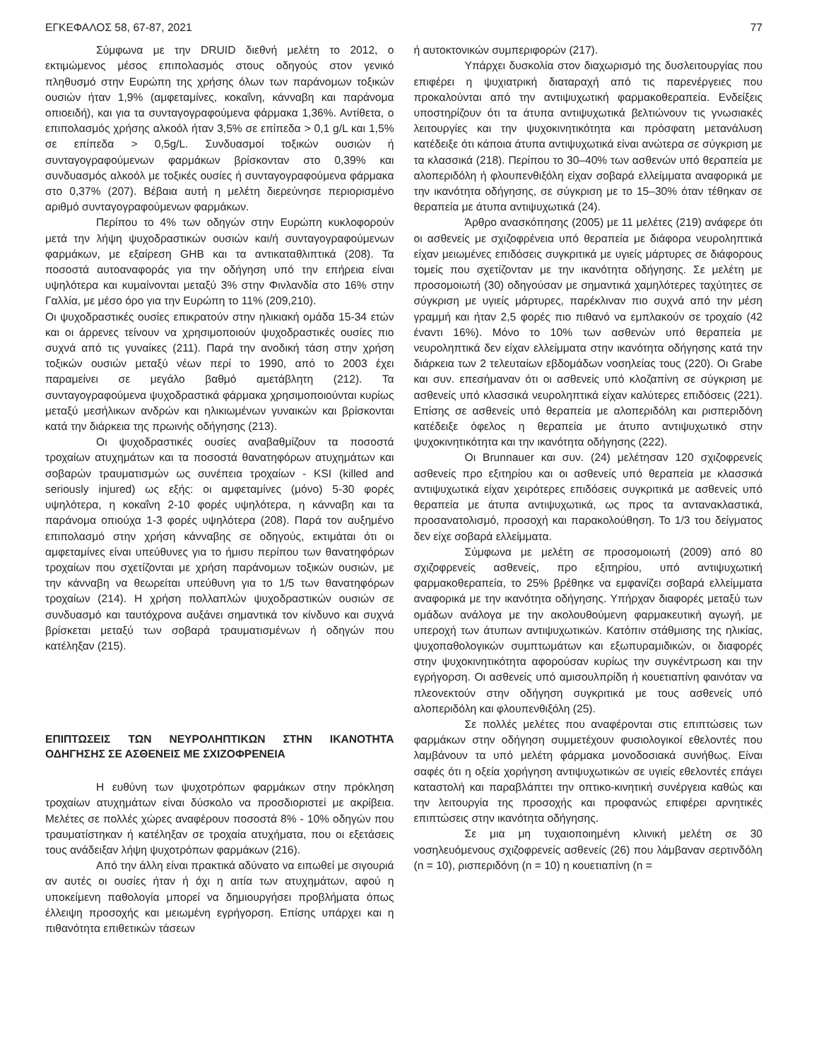ΕΓΚΕΦΑΛΟΣ 58, 67-87, 2021 77
Σύμφωνα με την DRUID διεθνή μελέτη το 2012, ο εκτιμώμενος μέσος επιπολασμός στους οδηγούς στον γενικό πληθυσμό στην Ευρώπη της χρήσης όλων των παράνομων τοξικών ουσιών ήταν 1,9% (αμφεταμίνες, κοκαΐνη, κάνναβη και παράνομα οπιοειδή), και για τα συνταγογραφούμενα φάρμακα 1,36%. Αντίθετα, ο επιπολασμός χρήσης αλκοόλ ήταν 3,5% σε επίπεδα > 0,1 g/L και 1,5% σε επίπεδα > 0,5g/L. Συνδυασμοί τοξικών ουσιών ή συνταγογραφούμενων φαρμάκων βρίσκονταν στο 0,39% και συνδυασμός αλκοόλ με τοξικές ουσίες ή συνταγογραφούμενα φάρμακα στο 0,37% (207). Βέβαια αυτή η μελέτη διερεύνησε περιορισμένο αριθμό συνταγογραφούμενων φαρμάκων.
Περίπου το 4% των οδηγών στην Ευρώπη κυκλοφορούν μετά την λήψη ψυχοδραστικών ουσιών και/ή συνταγογραφούμενων φαρμάκων, με εξαίρεση GHB και τα αντικαταθλιπτικά (208). Τα ποσοστά αυτοαναφοράς για την οδήγηση υπό την επήρεια είναι υψηλότερα και κυμαίνονται μεταξύ 3% στην Φινλανδία στο 16% στην Γαλλία, με μέσο όρο για την Ευρώπη το 11% (209,210).
Οι ψυχοδραστικές ουσίες επικρατούν στην ηλικιακή ομάδα 15-34 ετών και οι άρρενες τείνουν να χρησιμοποιούν ψυχοδραστικές ουσίες πιο συχνά από τις γυναίκες (211). Παρά την ανοδική τάση στην χρήση τοξικών ουσιών μεταξύ νέων περί το 1990, από το 2003 έχει παραμείνει σε μεγάλο βαθμό αμετάβλητη (212). Τα συνταγογραφούμενα ψυχοδραστικά φάρμακα χρησιμοποιούνται κυρίως μεταξύ μεσήλικων ανδρών και ηλικιωμένων γυναικών και βρίσκονται κατά την διάρκεια της πρωινής οδήγησης (213).
Οι ψυχοδραστικές ουσίες αναβαθμίζουν τα ποσοστά τροχαίων ατυχημάτων και τα ποσοστά θανατηφόρων ατυχημάτων και σοβαρών τραυματισμών ως συνέπεια τροχαίων - KSI (killed and seriously injured) ως εξής: οι αμφεταμίνες (μόνο) 5-30 φορές υψηλότερα, η κοκαΐνη 2-10 φορές υψηλότερα, η κάνναβη και τα παράνομα οπιούχα 1-3 φορές υψηλότερα (208). Παρά τον αυξημένο επιπολασμό στην χρήση κάνναβης σε οδηγούς, εκτιμάται ότι οι αμφεταμίνες είναι υπεύθυνες για το ήμισυ περίπου των θανατηφόρων τροχαίων που σχετίζονται με χρήση παράνομων τοξικών ουσιών, με την κάνναβη να θεωρείται υπεύθυνη για το 1/5 των θανατηφόρων τροχαίων (214). Η χρήση πολλαπλών ψυχοδραστικών ουσιών σε συνδυασμό και ταυτόχρονα αυξάνει σημαντικά τον κίνδυνο και συχνά βρίσκεται μεταξύ των σοβαρά τραυματισμένων ή οδηγών που κατέληξαν (215).
ΕΠΙΠΤΩΣΕΙΣ ΤΩΝ ΝΕΥΡΟΛΗΠΤΙΚΩΝ ΣΤΗΝ ΙΚΑΝΟΤΗΤΑ ΟΔΗΓΗΣΗΣ ΣΕ ΑΣΘΕΝΕΙΣ ΜΕ ΣΧΙΖΟΦΡΕΝΕΙΑ
Η ευθύνη των ψυχοτρόπων φαρμάκων στην πρόκληση τροχαίων ατυχημάτων είναι δύσκολο να προσδιοριστεί με ακρίβεια. Μελέτες σε πολλές χώρες αναφέρουν ποσοστά 8% - 10% οδηγών που τραυματίστηκαν ή κατέληξαν σε τροχαία ατυχήματα, που οι εξετάσεις τους ανάδειξαν λήψη ψυχοτρόπων φαρμάκων (216).
Από την άλλη είναι πρακτικά αδύνατο να ειπωθεί με σιγουριά αν αυτές οι ουσίες ήταν ή όχι η αιτία των ατυχημάτων, αφού η υποκείμενη παθολογία μπορεί να δημιουργήσει προβλήματα όπως έλλειψη προσοχής και μειωμένη εγρήγορση. Επίσης υπάρχει και η πιθανότητα επιθετικών τάσεων
ή αυτοκτονικών συμπεριφορών (217).
Υπάρχει δυσκολία στον διαχωρισμό της δυσλειτουργίας που επιφέρει η ψυχιατρική διαταραχή από τις παρενέργειες που προκαλούνται από την αντιψυχωτική φαρμακοθεραπεία. Ενδείξεις υποστηρίζουν ότι τα άτυπα αντιψυχωτικά βελτιώνουν τις γνωσιακές λειτουργίες και την ψυχοκινητικότητα και πρόσφατη μετανάλυση κατέδειξε ότι κάποια άτυπα αντιψυχωτικά είναι ανώτερα σε σύγκριση με τα κλασσικά (218). Περίπου το 30–40% των ασθενών υπό θεραπεία με αλοπεριδόλη ή φλουπενθιξόλη είχαν σοβαρά ελλείμματα αναφορικά με την ικανότητα οδήγησης, σε σύγκριση με το 15–30% όταν τέθηκαν σε θεραπεία με άτυπα αντιψυχωτικά (24).
Άρθρο ανασκόπησης (2005) με 11 μελέτες (219) ανάφερε ότι οι ασθενείς με σχιζοφρένεια υπό θεραπεία με διάφορα νευροληπτικά είχαν μειωμένες επιδόσεις συγκριτικά με υγιείς μάρτυρες σε διάφορους τομείς που σχετίζονταν με την ικανότητα οδήγησης. Σε μελέτη με προσομοιωτή (30) οδηγούσαν με σημαντικά χαμηλότερες ταχύτητες σε σύγκριση με υγιείς μάρτυρες, παρέκλιναν πιο συχνά από την μέση γραμμή και ήταν 2,5 φορές πιο πιθανό να εμπλακούν σε τροχαίο (42 έναντι 16%). Μόνο το 10% των ασθενών υπό θεραπεία με νευροληπτικά δεν είχαν ελλείμματα στην ικανότητα οδήγησης κατά την διάρκεια των 2 τελευταίων εβδομάδων νοσηλείας τους (220). Οι Grabe και συν. επεσήμαναν ότι οι ασθενείς υπό κλοζαπίνη σε σύγκριση με ασθενείς υπό κλασσικά νευροληπτικά είχαν καλύτερες επιδόσεις (221). Επίσης σε ασθενείς υπό θεραπεία με αλοπεριδόλη και ρισπεριδόνη κατέδειξε όφελος η θεραπεία με άτυπο αντιψυχωτικό στην ψυχοκινητικότητα και την ικανότητα οδήγησης (222).
Οι Brunnauer και συν. (24) μελέτησαν 120 σχιζοφρενείς ασθενείς προ εξιτηρίου και οι ασθενείς υπό θεραπεία με κλασσικά αντιψυχωτικά είχαν χειρότερες επιδόσεις συγκριτικά με ασθενείς υπό θεραπεία με άτυπα αντιψυχωτικά, ως προς τα αντανακλαστικά, προσανατολισμό, προσοχή και παρακολούθηση. Το 1/3 του δείγματος δεν είχε σοβαρά ελλείμματα.
Σύμφωνα με μελέτη σε προσομοιωτή (2009) από 80 σχιζοφρενείς ασθενείς, προ εξιτηρίου, υπό αντιψυχωτική φαρμακοθεραπεία, το 25% βρέθηκε να εμφανίζει σοβαρά ελλείμματα αναφορικά με την ικανότητα οδήγησης. Υπήρχαν διαφορές μεταξύ των ομάδων ανάλογα με την ακολουθούμενη φαρμακευτική αγωγή, με υπεροχή των άτυπων αντιψυχωτικών. Κατόπιν στάθμισης της ηλικίας, ψυχοπαθολογικών συμπτωμάτων και εξωπυραμιδικών, οι διαφορές στην ψυχοκινητικότητα αφορούσαν κυρίως την συγκέντρωση και την εγρήγορση. Οι ασθενείς υπό αμισουλπρίδη ή κουετιαπίνη φαινόταν να πλεονεκτούν στην οδήγηση συγκριτικά με τους ασθενείς υπό αλοπεριδόλη και φλουπενθιξόλη (25).
Σε πολλές μελέτες που αναφέρονται στις επιπτώσεις των φαρμάκων στην οδήγηση συμμετέχουν φυσιολογικοί εθελοντές που λαμβάνουν τα υπό μελέτη φάρμακα μονοδοσιακά συνήθως. Είναι σαφές ότι η οξεία χορήγηση αντιψυχωτικών σε υγιείς εθελοντές επάγει καταστολή και παραβλάπτει την οπτικο-κινητική συνέργεια καθώς και την λειτουργία της προσοχής και προφανώς επιφέρει αρνητικές επιπτώσεις στην ικανότητα οδήγησης.
Σε μια μη τυχαιοποιημένη κλινική μελέτη σε 30 νοσηλευόμενους σχιζοφρενείς ασθενείς (26) που λάμβαναν σερτινδόλη (n = 10), ρισπεριδόνη (n = 10) η κουετιαπίνη (n =